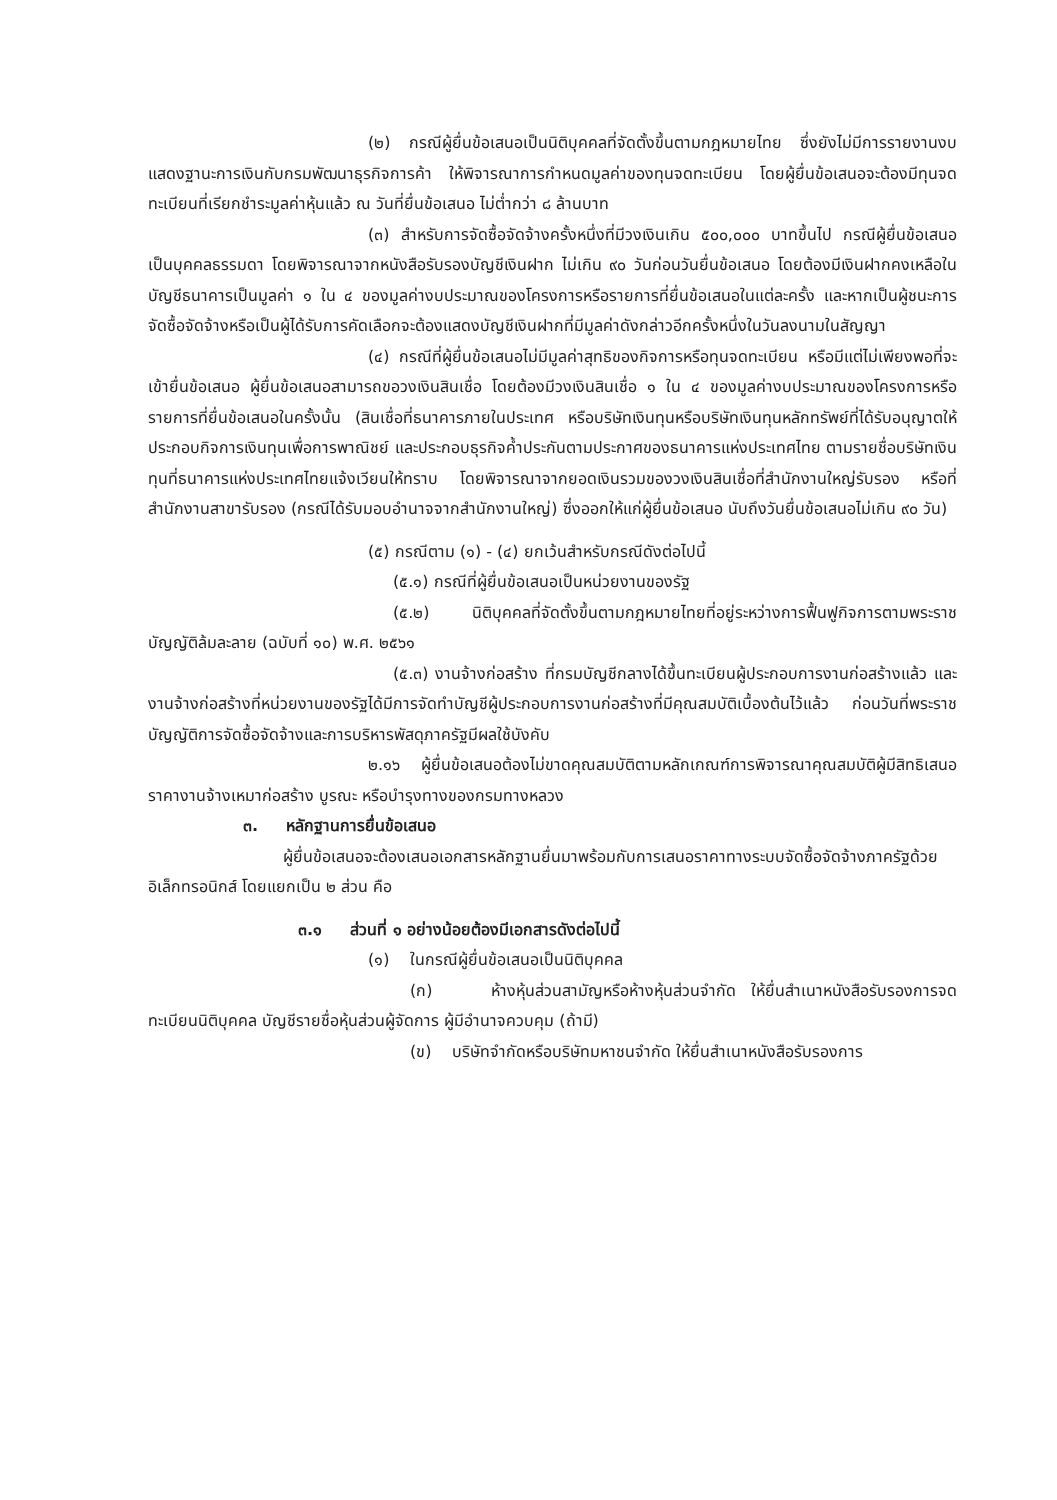(๒) กรณีผู้ยื่นข้อเสนอเป็นนิติบุคคลที่จัดตั้งขึ้นตามกฎหมายไทย ซึ่งยังไม่มีการรายงานงบแสดงฐานะการเงินกับกรมพัฒนาธุรกิจการค้า ให้พิจารณาการกำหนดมูลค่าของทุนจดทะเบียน โดยผู้ยื่นข้อเสนอจะต้องมีทุนจดทะเบียนที่เรียกชำระมูลค่าหุ้นแล้ว ณ วันที่ยื่นข้อเสนอ ไม่ต่ำกว่า ๘ ล้านบาท
(๓) สำหรับการจัดซื้อจัดจ้างครั้งหนึ่งที่มีวงเงินเกิน ๕๐๐,๐๐๐ บาทขึ้นไป กรณีผู้ยื่นข้อเสนอเป็นบุคคลธรรมดา โดยพิจารณาจากหนังสือรับรองบัญชีเงินฝาก ไม่เกิน ๙๐ วันก่อนวันยื่นข้อเสนอ โดยต้องมีเงินฝากคงเหลือในบัญชีธนาคารเป็นมูลค่า ๑ ใน ๔ ของมูลค่างบประมาณของโครงการหรือรายการที่ยื่นข้อเสนอในแต่ละครั้ง และหากเป็นผู้ชนะการจัดซื้อจัดจ้างหรือเป็นผู้ได้รับการคัดเลือกจะต้องแสดงบัญชีเงินฝากที่มีมูลค่าดังกล่าวอีกครั้งหนึ่งในวันลงนามในสัญญา
(๔) กรณีที่ผู้ยื่นข้อเสนอไม่มีมูลค่าสุทธิของกิจการหรือทุนจดทะเบียน หรือมีแต่ไม่เพียงพอที่จะ เข้ายื่นข้อเสนอ ผู้ยื่นข้อเสนอสามารถขอวงเงินสินเชื่อ โดยต้องมีวงเงินสินเชื่อ ๑ ใน ๔ ของมูลค่างบประมาณของโครงการหรือรายการที่ยื่นข้อเสนอในครั้งนั้น (สินเชื่อที่ธนาคารภายในประเทศ หรือบริษัทเงินทุนหรือบริษัทเงินทุนหลักทรัพย์ที่ได้รับอนุญาตให้ประกอบกิจการเงินทุนเพื่อการพาณิชย์ และประกอบธุรกิจค้ำประกันตามประกาศของธนาคารแห่งประเทศไทย ตามรายชื่อบริษัทเงินทุนที่ธนาคารแห่งประเทศไทยแจ้งเวียนให้ทราบ โดยพิจารณาจากยอดเงินรวมของวงเงินสินเชื่อที่สำนักงานใหญ่รับรอง หรือที่สำนักงานสาขารับรอง (กรณีได้รับมอบอำนาจจากสำนักงานใหญ่) ซึ่งออกให้แก่ผู้ยื่นข้อเสนอ นับถึงวันยื่นข้อเสนอไม่เกิน ๙๐ วัน)
(๕) กรณีตาม (๑) - (๔) ยกเว้นสำหรับกรณีดังต่อไปนี้
(๕.๑) กรณีที่ผู้ยื่นข้อเสนอเป็นหน่วยงานของรัฐ
(๕.๒) นิติบุคคลที่จัดตั้งขึ้นตามกฎหมายไทยที่อยู่ระหว่างการฟื้นฟูกิจการตามพระราชบัญญัติล้มละลาย (ฉบับที่ ๑๐) พ.ศ. ๒๕๖๑
(๕.๓) งานจ้างก่อสร้าง ที่กรมบัญชีกลางได้ขึ้นทะเบียนผู้ประกอบการงานก่อสร้างแล้ว และงานจ้างก่อสร้างที่หน่วยงานของรัฐได้มีการจัดทำบัญชีผู้ประกอบการงานก่อสร้างที่มีคุณสมบัติเบื้องต้นไว้แล้ว ก่อนวันที่พระราชบัญญัติการจัดซื้อจัดจ้างและการบริหารพัสดุภาครัฐมีผลใช้บังคับ
๒.๑๖ ผู้ยื่นข้อเสนอต้องไม่ขาดคุณสมบัติตามหลักเกณฑ์การพิจารณาคุณสมบัติผู้มีสิทธิเสนอราคางานจ้างเหมาก่อสร้าง บูรณะ หรือบำรุงทางของกรมทางหลวง
๓. หลักฐานการยื่นข้อเสนอ
ผู้ยื่นข้อเสนอจะต้องเสนอเอกสารหลักฐานยื่นมาพร้อมกับการเสนอราคาทางระบบจัดซื้อจัดจ้างภาครัฐด้วยอิเล็กทรอนิกส์ โดยแยกเป็น ๒ ส่วน คือ
๓.๑ ส่วนที่ ๑ อย่างน้อยต้องมีเอกสารดังต่อไปนี้
(๑) ในกรณีผู้ยื่นข้อเสนอเป็นนิติบุคคล
(ก) ห้างหุ้นส่วนสามัญหรือห้างหุ้นส่วนจำกัด ให้ยื่นสำเนาหนังสือรับรองการจดทะเบียนนิติบุคคล บัญชีรายชื่อหุ้นส่วนผู้จัดการ ผู้มีอำนาจควบคุม (ถ้ามี)
(ข) บริษัทจำกัดหรือบริษัทมหาชนจำกัด ให้ยื่นสำเนาหนังสือรับรองการ